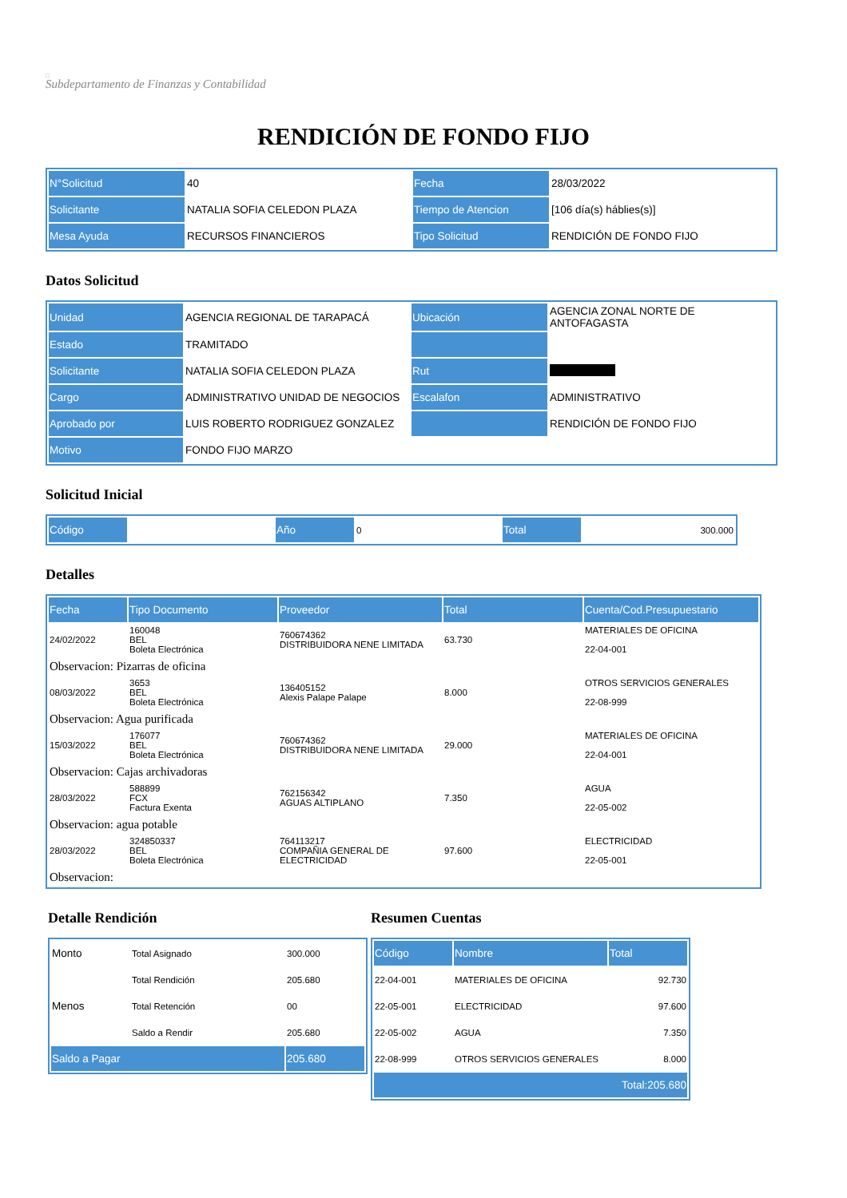□
Subdepartamento de Finanzas y Contabilidad
RENDICIÓN DE FONDO FIJO
| N°Solicitud | 40 | Fecha | 28/03/2022 |
| Solicitante | NATALIA SOFIA CELEDON PLAZA | Tiempo de Atencion | [106 día(s) háblies(s)] |
| Mesa Ayuda | RECURSOS FINANCIEROS | Tipo Solicitud | RENDICIÓN DE FONDO FIJO |
Datos Solicitud
| Unidad | AGENCIA REGIONAL DE TARAPACÁ | Ubicación | AGENCIA ZONAL NORTE DE ANTOFAGASTA |
| Estado | TRAMITADO | | |
| Solicitante | NATALIA SOFIA CELEDON PLAZA | Rut | |
| Cargo | ADMINISTRATIVO UNIDAD DE NEGOCIOS | Escalafon | ADMINISTRATIVO |
| Aprobado por | LUIS ROBERTO RODRIGUEZ GONZALEZ | | RENDICIÓN DE FONDO FIJO |
| Motivo | FONDO FIJO MARZO | | |
Solicitud Inicial
| Código | | Año | 0 | Total | 300.000 |
Detalles
| Fecha | Tipo Documento | Proveedor | Total | Cuenta/Cod.Presupuestario |
| --- | --- | --- | --- | --- |
| 24/02/2022 | 160048 BEL Boleta Electrónica | 760674362 DISTRIBUIDORA NENE LIMITADA | 63.730 | MATERIALES DE OFICINA 22-04-001 |
| Observacion: Pizarras de oficina | | | | |
| 08/03/2022 | 3653 BEL Boleta Electrónica | 136405152 Alexis Palape Palape | 8.000 | OTROS SERVICIOS GENERALES 22-08-999 |
| Observacion: Agua purificada | | | | |
| 15/03/2022 | 176077 BEL Boleta Electrónica | 760674362 DISTRIBUIDORA NENE LIMITADA | 29.000 | MATERIALES DE OFICINA 22-04-001 |
| Observacion: Cajas archivadoras | | | | |
| 28/03/2022 | 588899 FCX Factura Exenta | 762156342 AGUAS ALTIPLANO | 7.350 | AGUA 22-05-002 |
| Observacion: agua potable | | | | |
| 28/03/2022 | 324850337 BEL Boleta Electrónica | 764113217 COMPAÑIA GENERAL DE ELECTRICIDAD | 97.600 | ELECTRICIDAD 22-05-001 |
| Observacion: | | | | |
Detalle Rendición
| Monto | Total Asignado | 300.000 |
| | Total Rendición | 205.680 |
| Menos | Total Retención | 00 |
| | Saldo a Rendir | 205.680 |
| Saldo a Pagar | | 205.680 |
Resumen Cuentas
| Código | Nombre | Total |
| --- | --- | --- |
| 22-04-001 | MATERIALES DE OFICINA | 92.730 |
| 22-05-001 | ELECTRICIDAD | 97.600 |
| 22-05-002 | AGUA | 7.350 |
| 22-08-999 | OTROS SERVICIOS GENERALES | 8.000 |
| Total:205.680 | | |